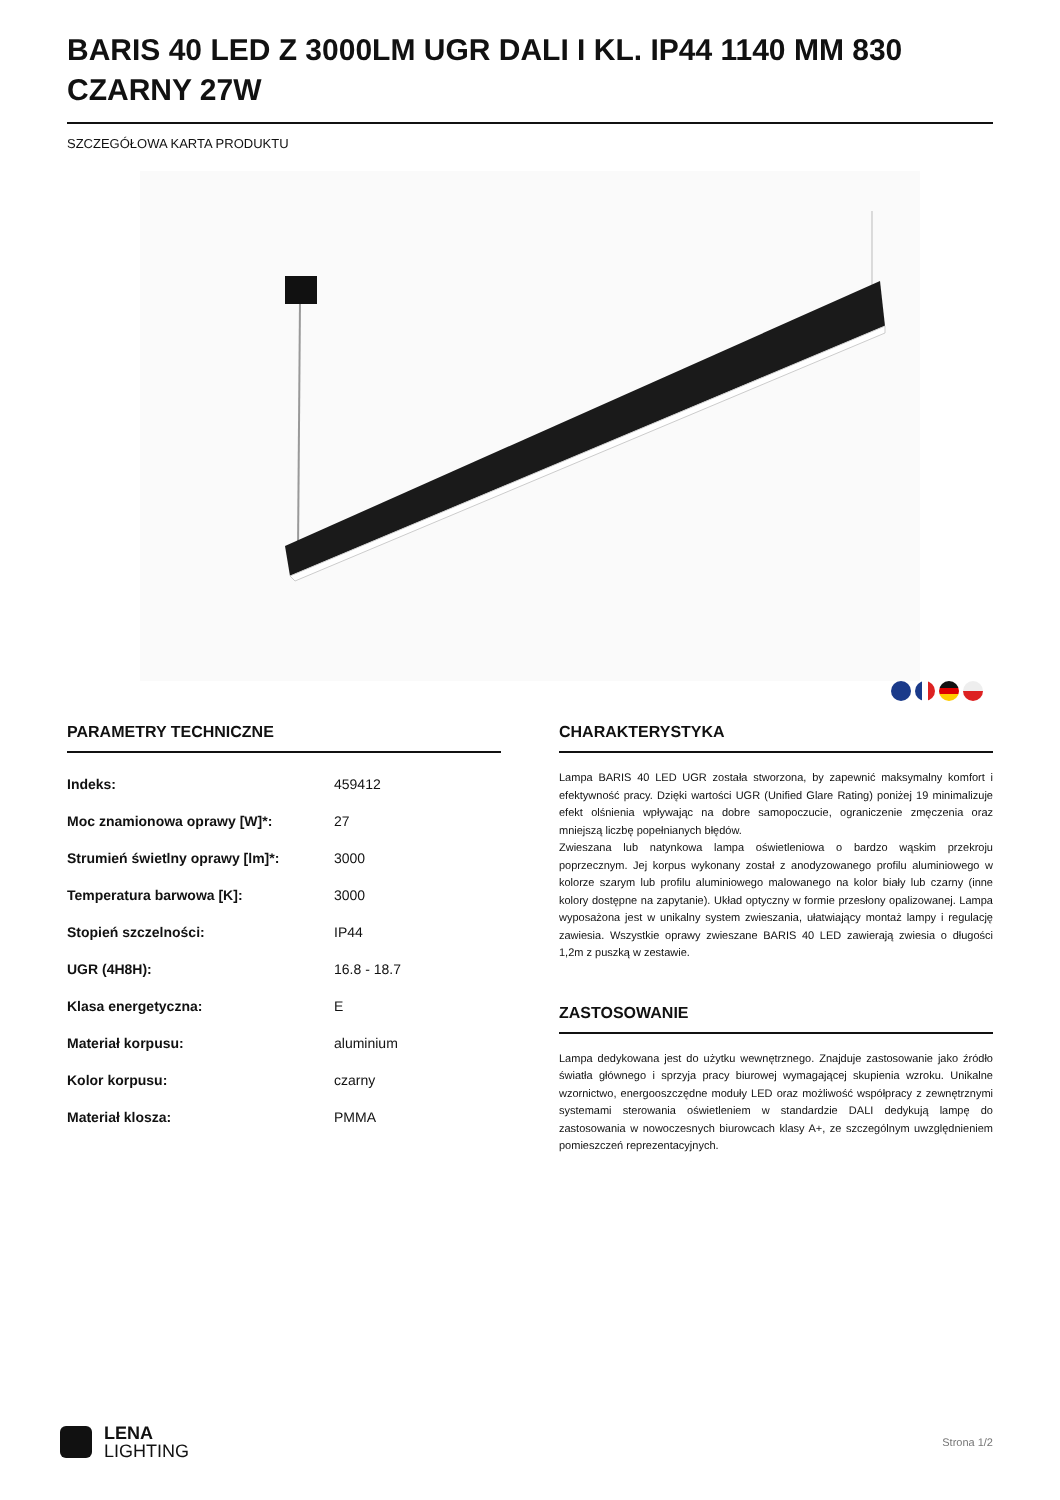BARIS 40 LED Z 3000LM UGR DALI I KL. IP44 1140 MM 830 CZARNY 27W
SZCZEGÓŁOWA KARTA PRODUKTU
PARAMETRY TECHNICZNE
| Indeks: | 459412 |
| Moc znamionowa oprawy [W]*: | 27 |
| Strumień świetlny oprawy [lm]*: | 3000 |
| Temperatura barwowa [K]: | 3000 |
| Stopień szczelności: | IP44 |
| UGR (4H8H): | 16.8 - 18.7 |
| Klasa energetyczna: | E |
| Materiał korpusu: | aluminium |
| Kolor korpusu: | czarny |
| Materiał klosza: | PMMA |
CHARAKTERYSTYKA
Lampa BARIS 40 LED UGR została stworzona, by zapewnić maksymalny komfort i efektywność pracy. Dzięki wartości UGR (Unified Glare Rating) poniżej 19 minimalizuje efekt olśnienia wpływając na dobre samopoczucie, ograniczenie zmęczenia oraz mniejszą liczbę popełnianych błędów.
Zwieszana lub natynkowa lampa oświetleniowa o bardzo wąskim przekroju poprzecznym. Jej korpus wykonany został z anodyzowanego profilu aluminiowego w kolorze szarym lub profilu aluminiowego malowanego na kolor biały lub czarny (inne kolory dostępne na zapytanie). Układ optyczny w formie przesłony opalizowanej. Lampa wyposażona jest w unikalny system zwieszania, ułatwiający montaż lampy i regulację zawiesia. Wszystkie oprawy zwieszane BARIS 40 LED zawierają zwiesia o długości 1,2m z puszką w zestawie.
ZASTOSOWANIE
Lampa dedykowana jest do użytku wewnętrznego. Znajduje zastosowanie jako źródło światła głównego i sprzyja pracy biurowej wymagającej skupienia wzroku. Unikalne wzornictwo, energooszczędne moduły LED oraz możliwość współpracy z zewnętrznymi systemami sterowania oświetleniem w standardzie DALI dedykują lampę do zastosowania w nowoczesnych biurowcach klasy A+, ze szczególnym uwzględnieniem pomieszczeń reprezentacyjnych.
LENA
LIGHTING
Strona 1/2